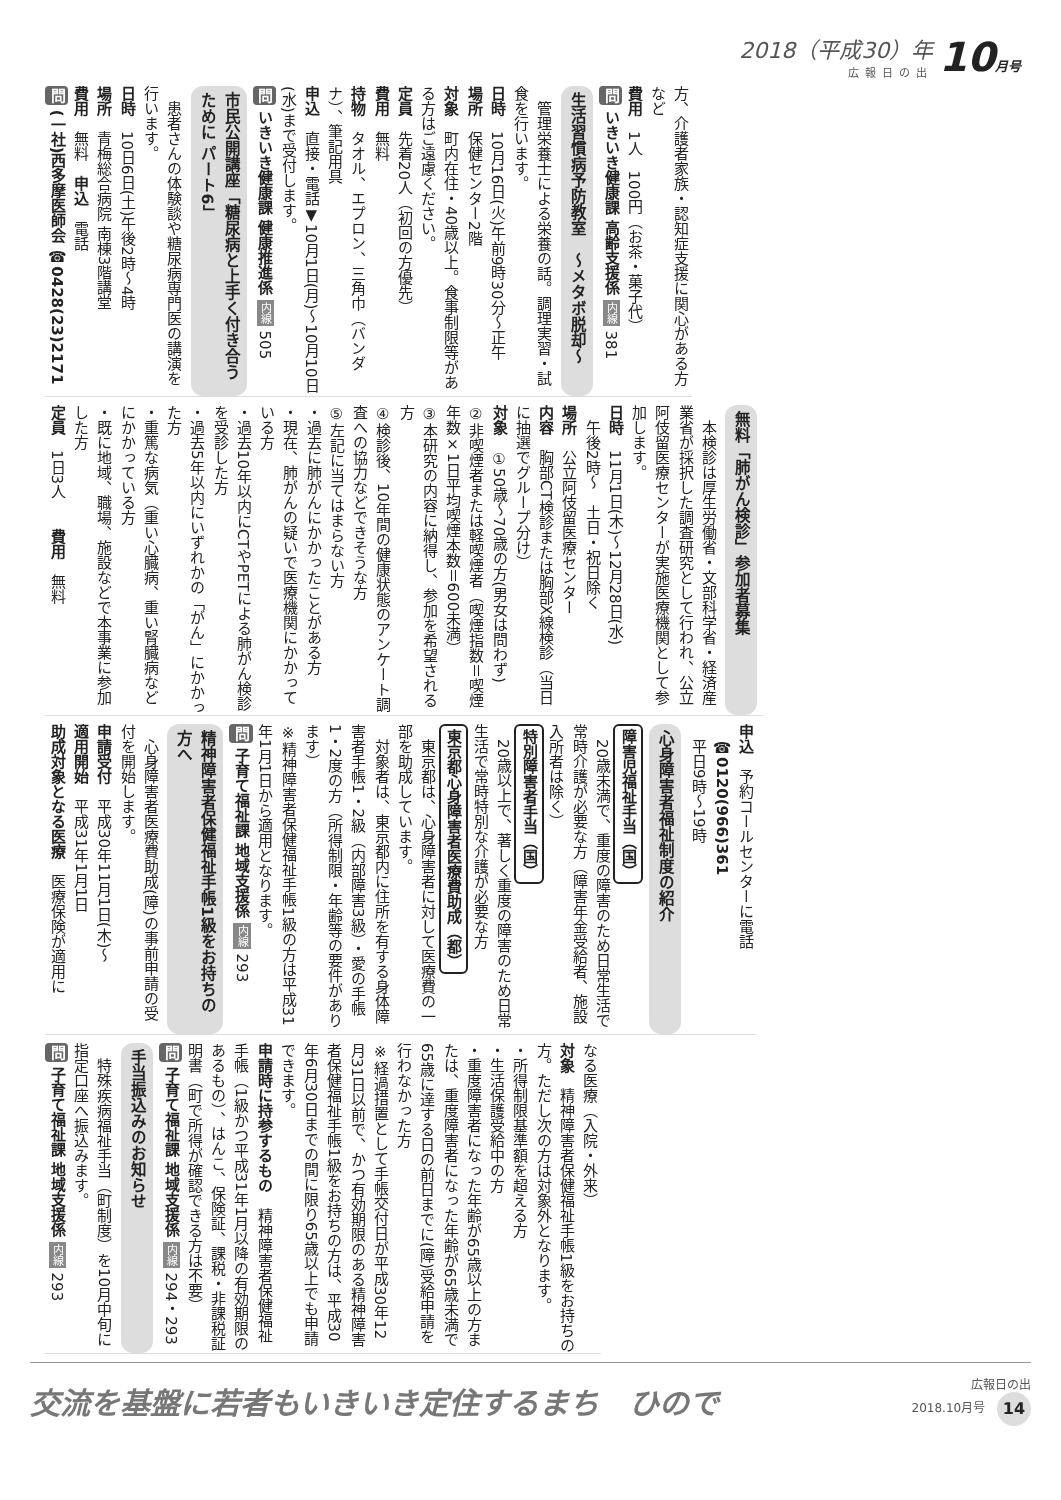2018（平成30）年
広報日の出
10月号
方、介護者家族・認知症支援に関心がある方など
費用　1人　100円（お茶・菓子代）
問 いきいき健康課 高齢支援係 内線 381
生活習慣病予防教室　～メタボ脱却～
　管理栄養士による栄養の話。調理実習・試食を行います。
日時　10月16日(火)午前9時30分～正午
場所　保健センター2階
対象　町内在住・40歳以上。食事制限等がある方はご遠慮ください。
定員　先着20人（初回の方優先）
費用　無料
持物　タオル、エプロン、三角巾（バンダナ）、筆記用具
申込　直接・電話▼10月1日(月)～10月10日(水)まで受付します。
問 いきいき健康課 健康推進係 内線 505
市民公開講座「糖尿病と上手く付き合うために パート6」
　患者さんの体験談や糖尿病専門医の講演を行います。
日時　10日6日(土)午後2時～4時
場所　青梅総合病院 南棟3階講堂
費用　無料　申込　電話
問 (一社)西多摩医師会 ☎0428(23)2171
無料「肺がん検診」参加者募集
　本検診は厚生労働省・文部科学省・経済産業省が採択した調査研究として行われ、公立阿伎留医療センターが実施医療機関として参加します。
日時　11月1日(木)～12月28日(水)
　午後2時～　土日・祝日除く
場所　公立阿伎留医療センター
内容　胸部CT検診または胸部X線検診（当日に抽選でグループ分け）
対象　①50歳～70歳の方(男女は問わず)
②非喫煙者または軽喫煙者（喫煙指数＝喫煙年数×1日平均喫煙本数＝600未満）
③本研究の内容に納得し、参加を希望される方
④検診後、10年間の健康状態のアンケート調査への協力などできそうな方
⑤左記に当てはまらない方
・過去に肺がんにかかったことがある方
・現在、肺がんの疑いで医療機関にかかっている方
・過去10年以内にCTやPETによる肺がん検診を受診した方
・過去5年以内にいずれかの「がん」にかかった方
・重篤な病気（重い心臓病、重い腎臓病などにかかっている方
・既に地域、職場、施設などで本事業に参加した方
定員　1日3人　　費用　無料
申込　予約コールセンターに電話
　☎0120(966)361
　平日9時～19時
心身障害者福祉制度の紹介
障害児福祉手当（国）
　20歳未満で、重度の障害のため日常生活で常時介護が必要な方（障害年金受給者、施設入所者は除く）
特別障害者手当（国）
　20歳以上で、著しく重度の障害のため日常生活で常時特別な介護が必要な方
東京都心身障害者医療費助成（都）
　東京都は、心身障害者に対して医療費の一部を助成しています。
　対象者は、東京都内に住所を有する身体障害者手帳1・2級（内部障害3級）・愛の手帳1・2度の方（所得制限・年齢等の要件があります）
※精神障害者保健福祉手帳1級の方は平成31年1月1日から適用となります。
問 子育て福祉課 地域支援係 内線 293
精神障害者保健福祉手帳1級をお持ちの方へ
　心身障害者医療費助成(障)の事前申請の受付を開始します。
申請受付　平成30年11月1日(木)～
適用開始　平成31年1月1日
助成対象となる医療　医療保険が適用に
なる医療（入院・外来）
対象　精神障害者保健福祉手帳1級をお持ちの方。ただし次の方は対象外となります。
・所得制限基準額を超える方
・生活保護受給中の方
・重度障害者になった年齢が65歳以上の方または、重度障害者になった年齢が65歳未満で65歳に達する日の前日までに(障)受給申請を行わなかった方
※経過措置として手帳交付日が平成30年12月31日以前で、かつ有効期限のある精神障害者保健福祉手帳1級をお持ちの方は、平成30年6月30日までの間に限り65歳以上でも申請できます。
申請時に持参するもの　精神障害者保健福祉手帳（1級かつ平成31年1月以降の有効期限のあるもの）、はんこ、保険証、課税・非課税証明書（町で所得が確認できる方は不要）
問 子育て福祉課 地域支援係 内線 294・293
手当振込みのお知らせ
　特殊疾病福祉手当（町制度）を10月中旬に指定口座へ振込みます。
問 子育て福祉課 地域支援係 内線 293
交流を基盤に若者もいきいき定住するまち　ひので
広報日の出
2018.10月号 14